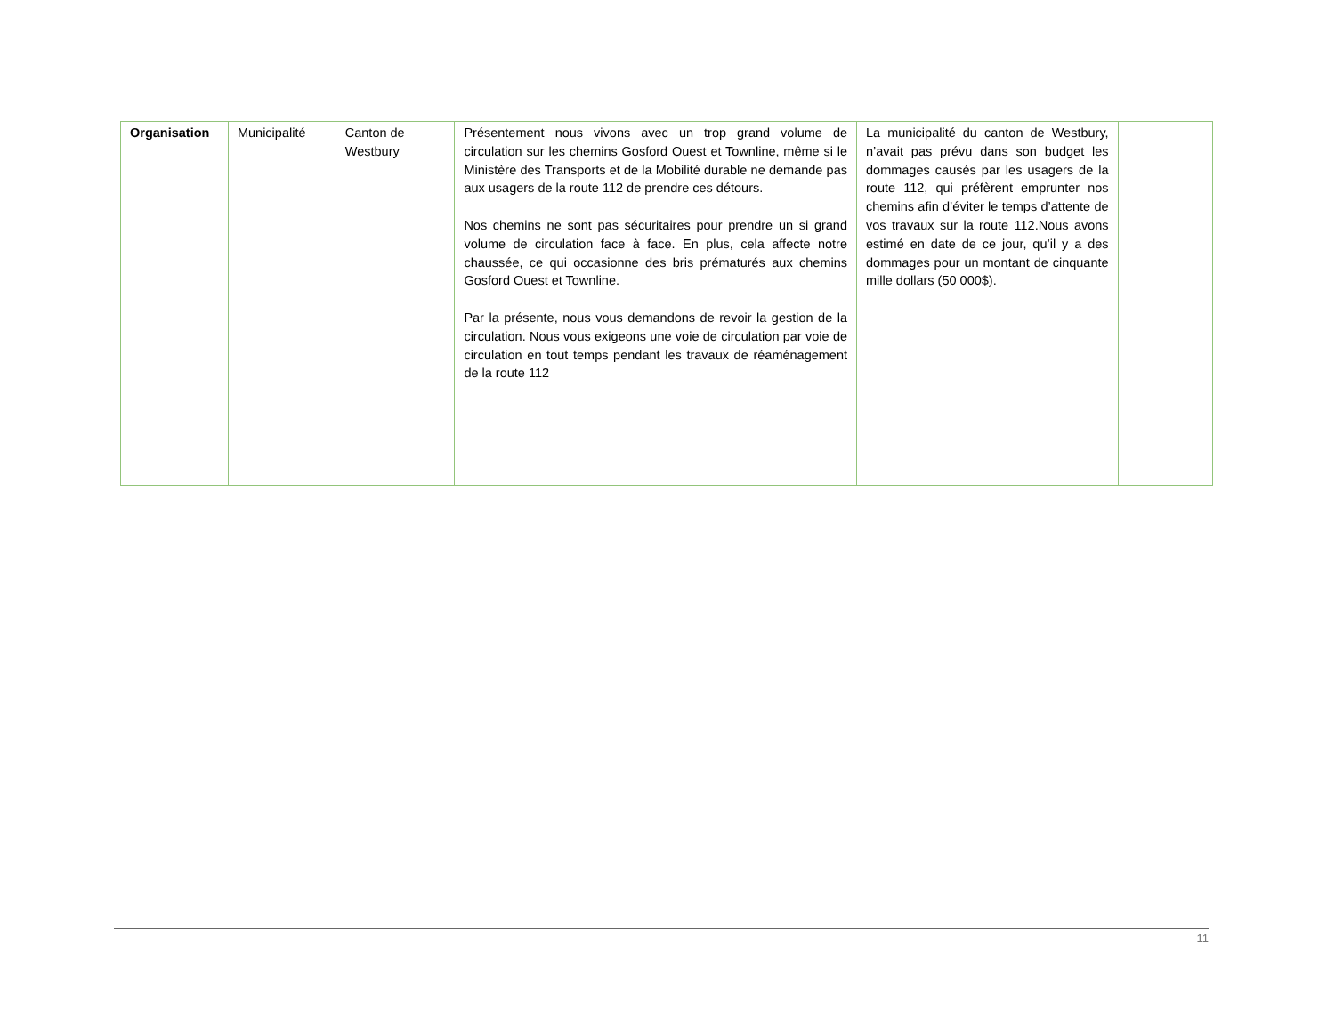| Organisation | Municipalité | Canton de Westbury | Présentement nous vivons avec un trop grand volume de circulation sur les chemins Gosford Ouest et Townline, même si le Ministère des Transports et de la Mobilité durable ne demande pas aux usagers de la route 112 de prendre ces détours. Nos chemins ne sont pas sécuritaires pour prendre un si grand volume de circulation face à face. En plus, cela affecte notre chaussée, ce qui occasionne des bris prématurés aux chemins Gosford Ouest et Townline. Par la présente, nous vous demandons de revoir la gestion de la circulation. Nous vous exigeons une voie de circulation par voie de circulation en tout temps pendant les travaux de réaménagement de la route 112 | La municipalité du canton de Westbury, n’avait pas prévu dans son budget les dommages causés par les usagers de la route 112, qui préfèrent emprunter nos chemins afin d’éviter le temps d’attente de vos travaux sur la route 112.Nous avons estimé en date de ce jour, qu’il y a des dommages pour un montant de cinquante mille dollars (50 000$). | |
11